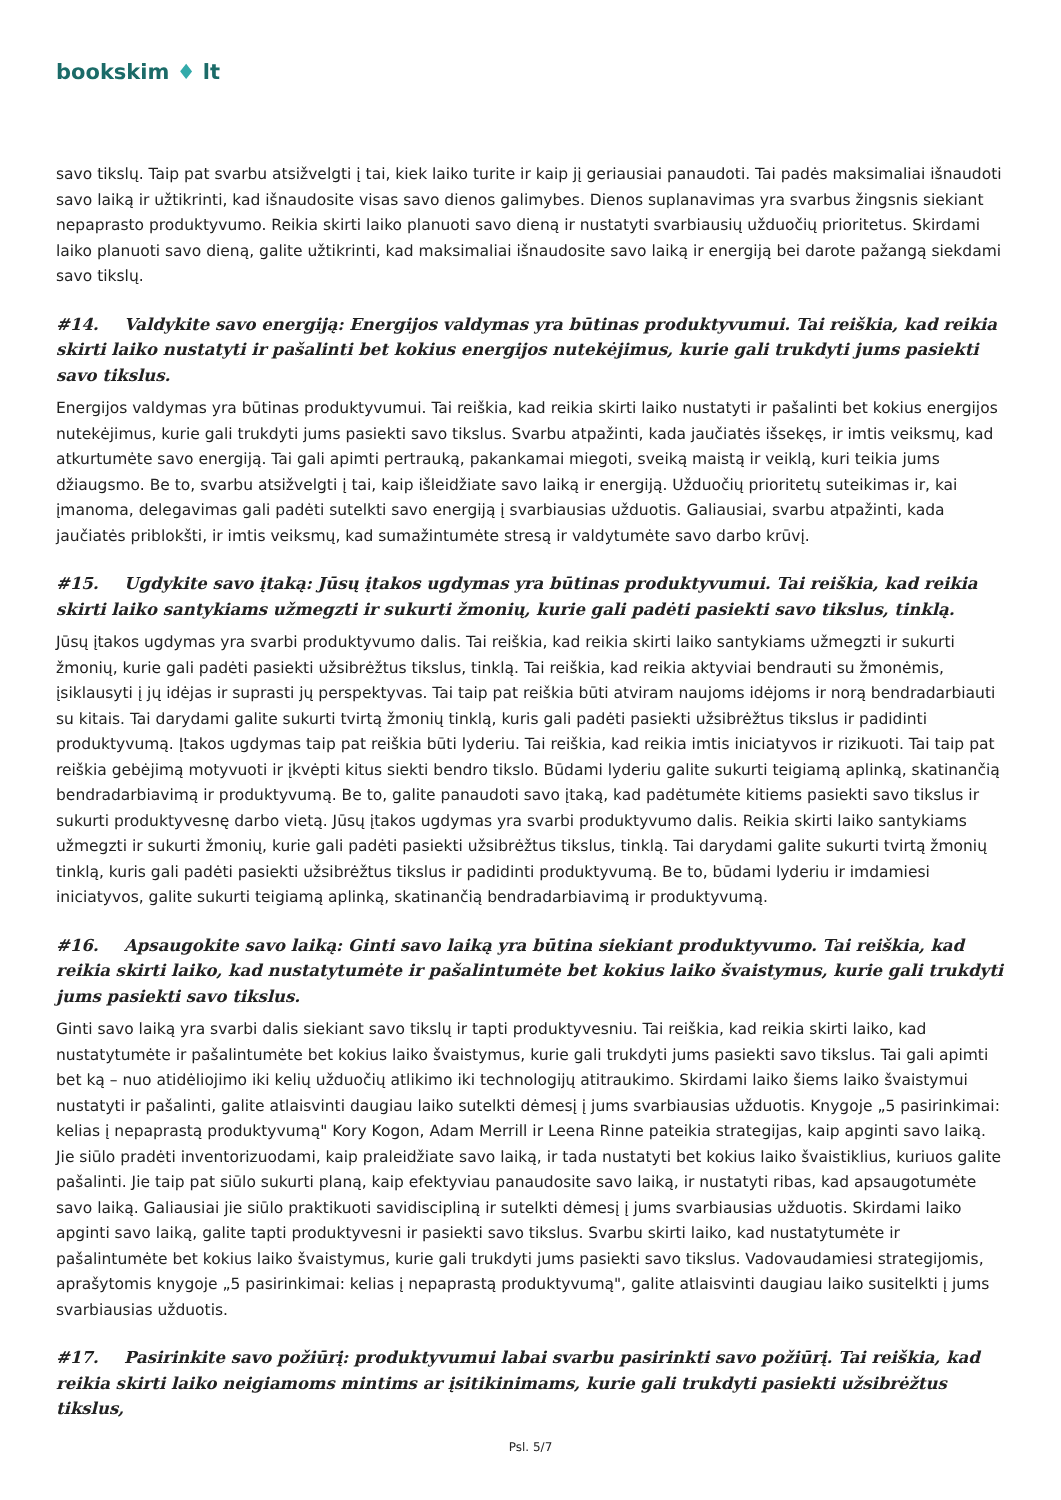bookskim ♦ lt
savo tikslų. Taip pat svarbu atsižvelgti į tai, kiek laiko turite ir kaip jį geriausiai panaudoti. Tai padės maksimaliai išnaudoti savo laiką ir užtikrinti, kad išnaudosite visas savo dienos galimybes. Dienos suplanavimas yra svarbus žingsnis siekiant nepaprasto produktyvumo. Reikia skirti laiko planuoti savo dieną ir nustatyti svarbiausių užduočių prioritetus. Skirdami laiko planuoti savo dieną, galite užtikrinti, kad maksimaliai išnaudosite savo laiką ir energiją bei darote pažangą siekdami savo tikslų.
#14. Valdykite savo energiją: Energijos valdymas yra būtinas produktyvumui. Tai reiškia, kad reikia skirti laiko nustatyti ir pašalinti bet kokius energijos nutekėjimus, kurie gali trukdyti jums pasiekti savo tikslus.
Energijos valdymas yra būtinas produktyvumui. Tai reiškia, kad reikia skirti laiko nustatyti ir pašalinti bet kokius energijos nutekėjimus, kurie gali trukdyti jums pasiekti savo tikslus. Svarbu atpažinti, kada jaučiatės išsekęs, ir imtis veiksmų, kad atkurtumėte savo energiją. Tai gali apimti pertrauką, pakankamai miegoti, sveiką maistą ir veiklą, kuri teikia jums džiaugsmo. Be to, svarbu atsižvelgti į tai, kaip išleidžiate savo laiką ir energiją. Užduočių prioritetų suteikimas ir, kai įmanoma, delegavimas gali padėti sutelkti savo energiją į svarbiausias užduotis. Galiausiai, svarbu atpažinti, kada jaučiatės priblokšti, ir imtis veiksmų, kad sumažintumėte stresą ir valdytumėte savo darbo krūvį.
#15. Ugdykite savo įtaką: Jūsų įtakos ugdymas yra būtinas produktyvumui. Tai reiškia, kad reikia skirti laiko santykiams užmegzti ir sukurti žmonių, kurie gali padėti pasiekti savo tikslus, tinklą.
Jūsų įtakos ugdymas yra svarbi produktyvumo dalis. Tai reiškia, kad reikia skirti laiko santykiams užmegzti ir sukurti žmonių, kurie gali padėti pasiekti užsibrėžtus tikslus, tinklą. Tai reiškia, kad reikia aktyviai bendrauti su žmonėmis, įsiklausyti į jų idėjas ir suprasti jų perspektyvas. Tai taip pat reiškia būti atviram naujoms idėjoms ir norą bendradarbiauti su kitais. Tai darydami galite sukurti tvirtą žmonių tinklą, kuris gali padėti pasiekti užsibrėžtus tikslus ir padidinti produktyvumą. Įtakos ugdymas taip pat reiškia būti lyderiu. Tai reiškia, kad reikia imtis iniciatyvos ir rizikuoti. Tai taip pat reiškia gebėjimą motyvuoti ir įkvėpti kitus siekti bendro tikslo. Būdami lyderiu galite sukurti teigiamą aplinką, skatinančią bendradarbiavimą ir produktyvumą. Be to, galite panaudoti savo įtaką, kad padėtumėte kitiems pasiekti savo tikslus ir sukurti produktyvesnę darbo vietą. Jūsų įtakos ugdymas yra svarbi produktyvumo dalis. Reikia skirti laiko santykiams užmegzti ir sukurti žmonių, kurie gali padėti pasiekti užsibrėžtus tikslus, tinklą. Tai darydami galite sukurti tvirtą žmonių tinklą, kuris gali padėti pasiekti užsibrėžtus tikslus ir padidinti produktyvumą. Be to, būdami lyderiu ir imdamiesi iniciatyvos, galite sukurti teigiamą aplinką, skatinančią bendradarbiavimą ir produktyvumą.
#16. Apsaugokite savo laiką: Ginti savo laiką yra būtina siekiant produktyvumo. Tai reiškia, kad reikia skirti laiko, kad nustatytumėte ir pašalintumėte bet kokius laiko švaistymus, kurie gali trukdyti jums pasiekti savo tikslus.
Ginti savo laiką yra svarbi dalis siekiant savo tikslų ir tapti produktyvesniu. Tai reiškia, kad reikia skirti laiko, kad nustatytumėte ir pašalintumėte bet kokius laiko švaistymus, kurie gali trukdyti jums pasiekti savo tikslus. Tai gali apimti bet ką – nuo atidėliojimo iki kelių užduočių atlikimo iki technologijų atitraukimo. Skirdami laiko šiems laiko švaistymui nustatyti ir pašalinti, galite atlaisvinti daugiau laiko sutelkti dėmesį į jums svarbiausias užduotis. Knygoje „5 pasirinkimai: kelias į nepaprastą produktyvumą" Kory Kogon, Adam Merrill ir Leena Rinne pateikia strategijas, kaip apginti savo laiką. Jie siūlo pradėti inventorizuodami, kaip praleidžiate savo laiką, ir tada nustatyti bet kokius laiko švaistiklius, kuriuos galite pašalinti. Jie taip pat siūlo sukurti planą, kaip efektyviau panaudosite savo laiką, ir nustatyti ribas, kad apsaugotumėte savo laiką. Galiausiai jie siūlo praktikuoti savidiscipliną ir sutelkti dėmesį į jums svarbiausias užduotis. Skirdami laiko apginti savo laiką, galite tapti produktyvesni ir pasiekti savo tikslus. Svarbu skirti laiko, kad nustatytumėte ir pašalintumėte bet kokius laiko švaistymus, kurie gali trukdyti jums pasiekti savo tikslus. Vadovaudamiesi strategijomis, aprašytomis knygoje „5 pasirinkimai: kelias į nepaprastą produktyvumą", galite atlaisvinti daugiau laiko susitelkti į jums svarbiausias užduotis.
#17. Pasirinkite savo požiūrį: produktyvumui labai svarbu pasirinkti savo požiūrį. Tai reiškia, kad reikia skirti laiko neigiamoms mintims ar įsitikinimams, kurie gali trukdyti pasiekti užsibrėžtus tikslus,
Psl. 5/7